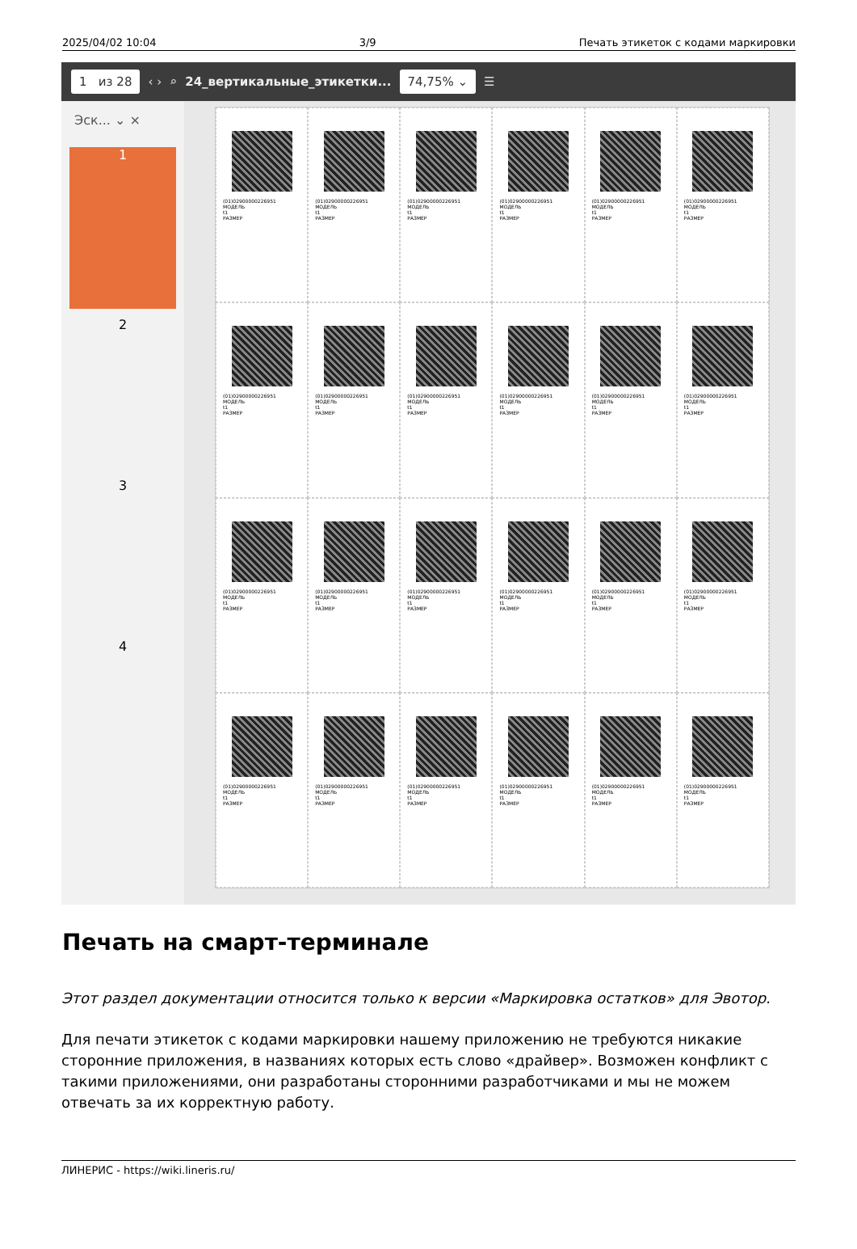2025/04/02 10:04 3/9 Печать этикеток с кодами маркировки
1 из 28 ‹ › ⌕ 24_вертикальные_этикетки... 74,75% ⌄ ☰
Эск... ⌄ ×
1
2
3
4
(01)02900000226951
МОДЕЛЬ
t1
РАЗМЕР
(01)02900000226951
МОДЕЛЬ
t1
РАЗМЕР
(01)02900000226951
МОДЕЛЬ
t1
РАЗМЕР
(01)02900000226951
МОДЕЛЬ
t1
РАЗМЕР
(01)02900000226951
МОДЕЛЬ
t1
РАЗМЕР
(01)02900000226951
МОДЕЛЬ
t1
РАЗМЕР
(01)02900000226951
МОДЕЛЬ
t1
РАЗМЕР
(01)02900000226951
МОДЕЛЬ
t1
РАЗМЕР
(01)02900000226951
МОДЕЛЬ
t1
РАЗМЕР
(01)02900000226951
МОДЕЛЬ
t1
РАЗМЕР
(01)02900000226951
МОДЕЛЬ
t1
РАЗМЕР
(01)02900000226951
МОДЕЛЬ
t1
РАЗМЕР
(01)02900000226951
МОДЕЛЬ
t1
РАЗМЕР
(01)02900000226951
МОДЕЛЬ
t1
РАЗМЕР
(01)02900000226951
МОДЕЛЬ
t1
РАЗМЕР
(01)02900000226951
МОДЕЛЬ
t1
РАЗМЕР
(01)02900000226951
МОДЕЛЬ
t1
РАЗМЕР
(01)02900000226951
МОДЕЛЬ
t1
РАЗМЕР
(01)02900000226951
МОДЕЛЬ
t1
РАЗМЕР
(01)02900000226951
МОДЕЛЬ
t1
РАЗМЕР
(01)02900000226951
МОДЕЛЬ
t1
РАЗМЕР
(01)02900000226951
МОДЕЛЬ
t1
РАЗМЕР
(01)02900000226951
МОДЕЛЬ
t1
РАЗМЕР
(01)02900000226951
МОДЕЛЬ
t1
РАЗМЕР
Печать на смарт-терминале
Этот раздел документации относится только к версии «Маркировка остатков» для Эвотор.
Для печати этикеток с кодами маркировки нашему приложению не требуются никакие сторонние приложения, в названиях которых есть слово «драйвер». Возможен конфликт с такими приложениями, они разработаны сторонними разработчиками и мы не можем отвечать за их корректную работу.
ЛИНЕРИС - https://wiki.lineris.ru/